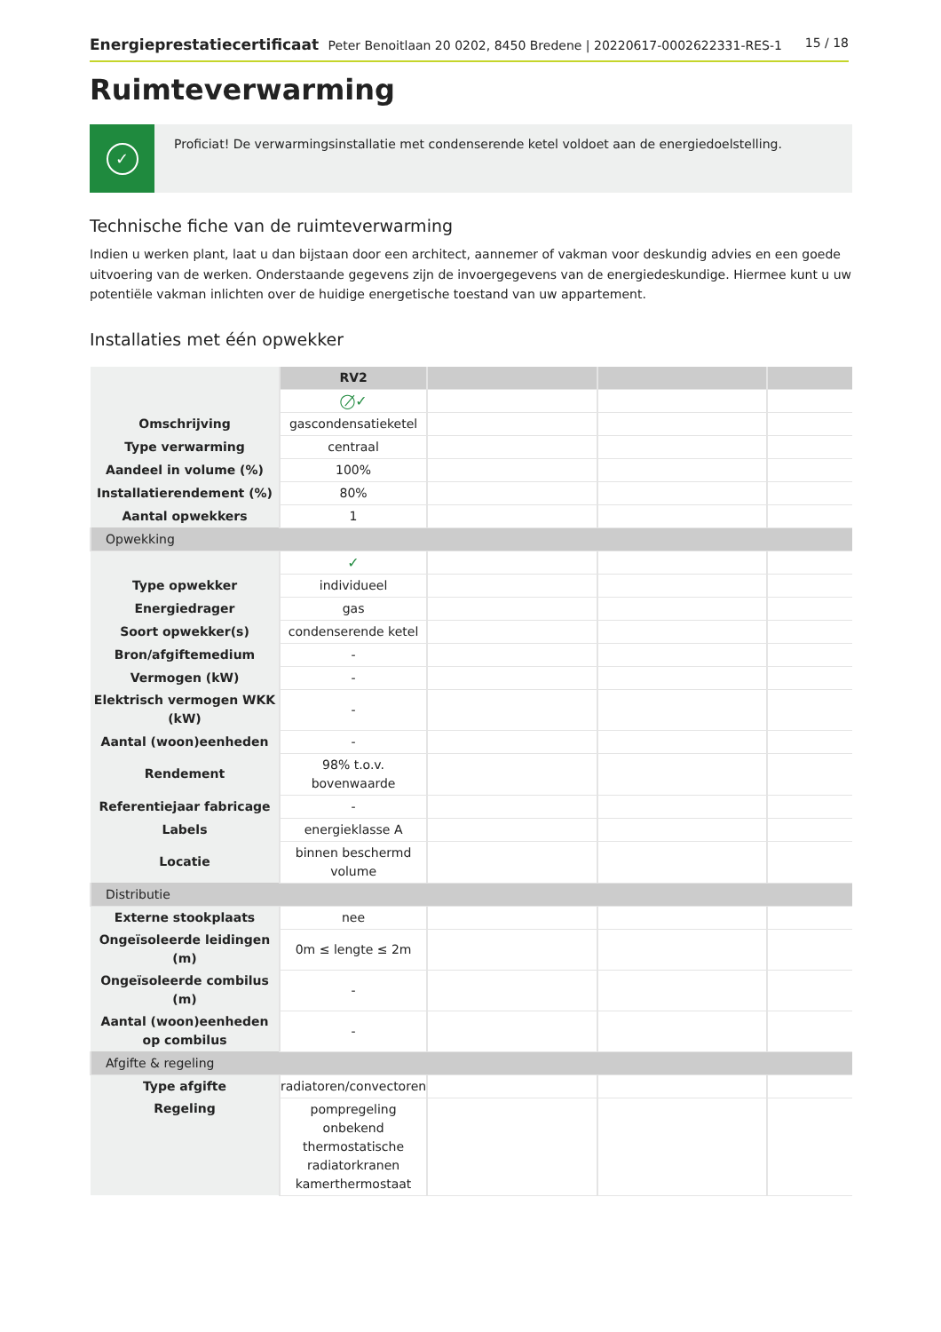Energieprestatiecertificaat Peter Benoitlaan 20 0202, 8450 Bredene | 20220617-0002622331-RES-1
15 / 18
Ruimteverwarming
✓
Proficiat! De verwarmingsinstallatie met condenserende ketel voldoet aan de energiedoelstelling.
Technische fiche van de ruimteverwarming
Indien u werken plant, laat u dan bijstaan door een architect, aannemer of vakman voor deskundig advies en een goede uitvoering van de werken. Onderstaande gegevens zijn de invoergegevens van de energiedeskundige. Hiermee kunt u uw potentiële vakman inlichten over de huidige energetische toestand van uw appartement.
Installaties met één opwekker
| | RV2 | | | |
| | ◯̸✓ | | | |
| Omschrijving | gascondensatieketel | | | |
| Type verwarming | centraal | | | |
| Aandeel in volume (%) | 100% | | | |
| Installatierendement (%) | 80% | | | |
| Aantal opwekkers | 1 | | | |
| Opwekking | | | | |
| | ✓ | | | |
| Type opwekker | individueel | | | |
| Energiedrager | gas | | | |
| Soort opwekker(s) | condenserende ketel | | | |
| Bron/afgiftemedium | - | | | |
| Vermogen (kW) | - | | | |
| Elektrisch vermogen WKK (kW) | - | | | |
| Aantal (woon)eenheden | - | | | |
| Rendement | 98% t.o.v. bovenwaarde | | | |
| Referentiejaar fabricage | - | | | |
| Labels | energieklasse A | | | |
| Locatie | binnen beschermd volume | | | |
| Distributie | | | | |
| Externe stookplaats | nee | | | |
| Ongeïsoleerde leidingen (m) | 0m ≤ lengte ≤ 2m | | | |
| Ongeïsoleerde combilus (m) | - | | | |
| Aantal (woon)eenheden op combilus | - | | | |
| Afgifte & regeling | | | | |
| Type afgifte | radiatoren/convectoren | | | |
| Regeling | pompregeling onbekend thermostatische radiatorkranen kamerthermostaat | | | |